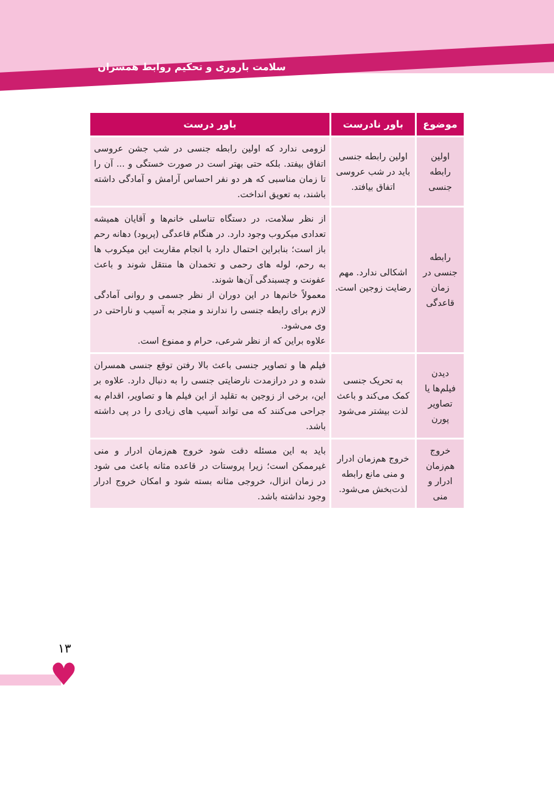سلامت باروری و تحکیم روابط همسران
| موضوع | باور نادرست | باور درست |
| --- | --- | --- |
| اولین رابطه جنسی | اولین رابطه جنسی باید در شب عروسی اتفاق بیافتد. | لزومی ندارد که اولین رابطه جنسی در شب جشن عروسی اتفاق بیفتد. بلکه حتی بهتر است در صورت خستگی و ... آن را تا زمان مناسبی که هر دو نفر احساس آرامش و آمادگی داشته باشند، به تعویق انداخت. |
| رابطه جنسی در زمان قاعدگی | اشکالی ندارد. مهم رضایت زوجین است. | از نظر سلامت، در دستگاه تناسلی خانم‌ها و آقایان همیشه تعدادی میکروب وجود دارد. در هنگام قاعدگی (پریود) دهانه رحم باز است؛ بنابراین احتمال دارد با انجام مقاربت این میکروب ها به رحم، لوله های رحمی و تخمدان ها منتقل شوند و باعث عفونت و چسبندگی آن‌ها شوند. معمولاً خانم‌ها در این دوران از نظر جسمی و روانی آمادگی لازم برای رابطه جنسی را ندارند و منجر به آسیب و ناراحتی در وی می‌شود. علاوه براین که از نظر شرعی، حرام و ممنوع است. |
| دیدن فیلم‌ها یا تصاویر پورن | به تحریک جنسی کمک می‌کند و باعث لذت بیشتر می‌شود | فیلم ها و تصاویر جنسی باعث بالا رفتن توقع جنسی همسران شده و در درازمدت نارضایتی جنسی را به دنبال دارد. علاوه بر این، برخی از زوجین به تقلید از این فیلم ها و تصاویر، اقدام به جراحی می‌کنند که می تواند آسیب های زیادی را در پی داشته باشد. |
| خروج هم‌زمان ادرار و منی | خروج هم‌زمان ادرار و منی مانع رابطه لذت‌بخش می‌شود. | باید به این مسئله دقت شود خروج هم‌زمان ادرار و منی غیرممکن است؛ زیرا پروستات در قاعده مثانه باعث می شود در زمان انزال، خروجی مثانه بسته شود و امکان خروج ادرار وجود نداشته باشد. |
۱۳
♥